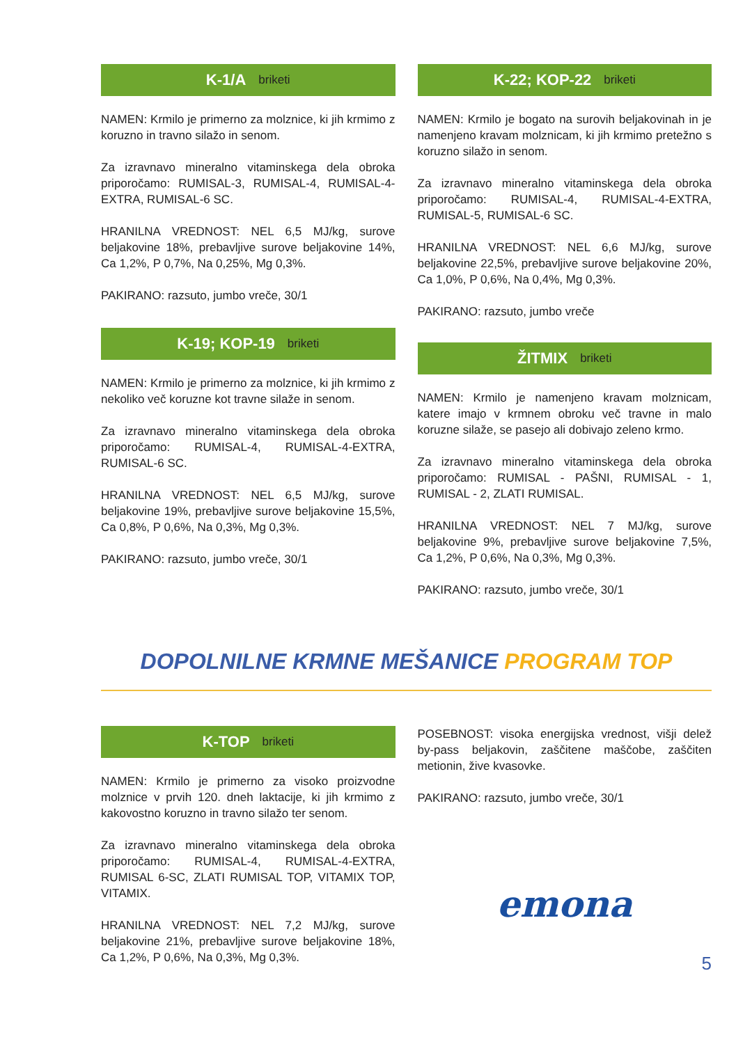K-1/A briketi
NAMEN: Krmilo je primerno za molznice, ki jih krmimo z koruzno in travno silažo in senom.
Za izravnavo mineralno vitaminskega dela obroka priporočamo: RUMISAL-3, RUMISAL-4, RUMISAL-4-EXTRA, RUMISAL-6 SC.
HRANILNA VREDNOST: NEL 6,5 MJ/kg, surove beljakovine 18%, prebavljive surove beljakovine 14%, Ca 1,2%, P 0,7%, Na 0,25%, Mg 0,3%.
PAKIRANO: razsuto, jumbo vreče, 30/1
K-19; KOP-19 briketi
NAMEN: Krmilo je primerno za molznice, ki jih krmimo z nekoliko več koruzne kot travne silaže in senom.
Za izravnavo mineralno vitaminskega dela obroka priporočamo: RUMISAL-4, RUMISAL-4-EXTRA, RUMISAL-6 SC.
HRANILNA VREDNOST: NEL 6,5 MJ/kg, surove beljakovine 19%, prebavljive surove beljakovine 15,5%, Ca 0,8%, P 0,6%, Na 0,3%, Mg 0,3%.
PAKIRANO: razsuto, jumbo vreče, 30/1
K-22; KOP-22 briketi
NAMEN: Krmilo je bogato na surovih beljakovinah in je namenjeno kravam molznicam, ki jih krmimo pretežno s koruzno silažo in senom.
Za izravnavo mineralno vitaminskega dela obroka priporočamo: RUMISAL-4, RUMISAL-4-EXTRA, RUMISAL-5, RUMISAL-6 SC.
HRANILNA VREDNOST: NEL 6,6 MJ/kg, surove beljakovine 22,5%, prebavljive surove beljakovine 20%, Ca 1,0%, P 0,6%, Na 0,4%, Mg 0,3%.
PAKIRANO: razsuto, jumbo vreče
ŽITMIX briketi
NAMEN: Krmilo je namenjeno kravam molznicam, katere imajo v krmnem obroku več travne in malo koruzne silaže, se pasejo ali dobivajo zeleno krmo.
Za izravnavo mineralno vitaminskega dela obroka priporočamo: RUMISAL - PAŠNI, RUMISAL - 1, RUMISAL - 2, ZLATI RUMISAL.
HRANILNA VREDNOST: NEL 7 MJ/kg, surove beljakovine 9%, prebavljive surove beljakovine 7,5%, Ca 1,2%, P 0,6%, Na 0,3%, Mg 0,3%.
PAKIRANO: razsuto, jumbo vreče, 30/1
DOPOLNILNE KRMNE MEŠANICE PROGRAM TOP
K-TOP briketi
NAMEN: Krmilo je primerno za visoko proizvodne molznice v prvih 120. dneh laktacije, ki jih krmimo z kakovostno koruzno in travno silažo ter senom.
Za izravnavo mineralno vitaminskega dela obroka priporočamo: RUMISAL-4, RUMISAL-4-EXTRA, RUMISAL 6-SC, ZLATI RUMISAL TOP, VITAMIX TOP, VITAMIX.
HRANILNA VREDNOST: NEL 7,2 MJ/kg, surove beljakovine 21%, prebavljive surove beljakovine 18%, Ca 1,2%, P 0,6%, Na 0,3%, Mg 0,3%.
POSEBNOST: visoka energijska vrednost, višji delež by-pass beljakovin, zaščitene maščobe, zaščiten metionin, žive kvasovke.
PAKIRANO: razsuto, jumbo vreče, 30/1
emona
5